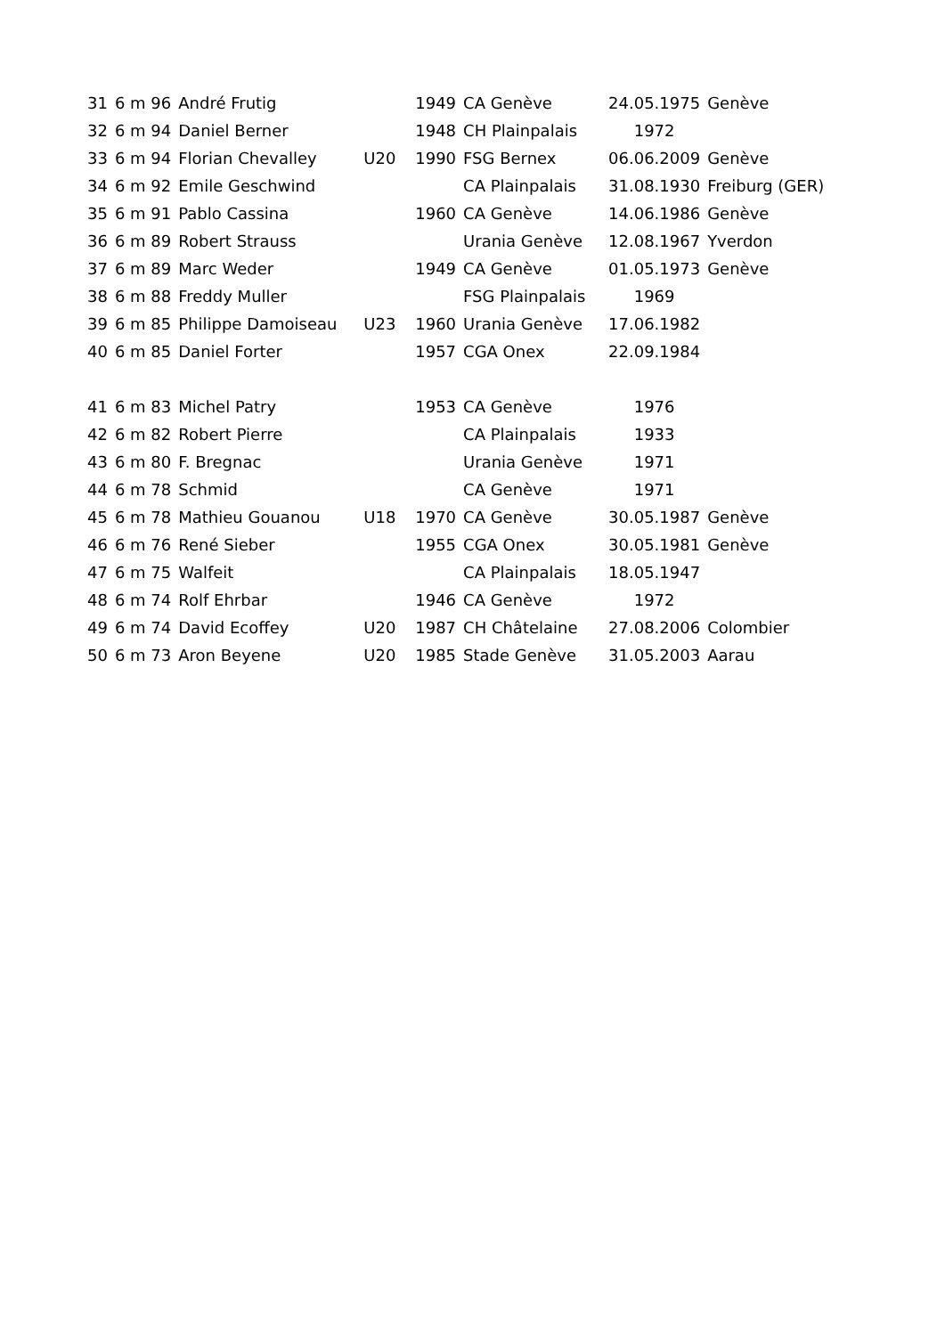| 31 | 6 m 96 | André Frutig | | 1949 | CA Genève | 24.05.1975 | Genève |
| 32 | 6 m 94 | Daniel Berner | | 1948 | CH Plainpalais | 1972 | |
| 33 | 6 m 94 | Florian Chevalley | U20 | 1990 | FSG Bernex | 06.06.2009 | Genève |
| 34 | 6 m 92 | Emile Geschwind | | | CA Plainpalais | 31.08.1930 | Freiburg (GER) |
| 35 | 6 m 91 | Pablo Cassina | | 1960 | CA Genève | 14.06.1986 | Genève |
| 36 | 6 m 89 | Robert Strauss | | | Urania Genève | 12.08.1967 | Yverdon |
| 37 | 6 m 89 | Marc Weder | | 1949 | CA Genève | 01.05.1973 | Genève |
| 38 | 6 m 88 | Freddy Muller | | | FSG Plainpalais | 1969 | |
| 39 | 6 m 85 | Philippe Damoiseau | U23 | 1960 | Urania Genève | 17.06.1982 | |
| 40 | 6 m 85 | Daniel Forter | | 1957 | CGA Onex | 22.09.1984 | |
| 41 | 6 m 83 | Michel Patry | | 1953 | CA Genève | 1976 | |
| 42 | 6 m 82 | Robert Pierre | | | CA Plainpalais | 1933 | |
| 43 | 6 m 80 | F. Bregnac | | | Urania Genève | 1971 | |
| 44 | 6 m 78 | Schmid | | | CA Genève | 1971 | |
| 45 | 6 m 78 | Mathieu Gouanou | U18 | 1970 | CA Genève | 30.05.1987 | Genève |
| 46 | 6 m 76 | René Sieber | | 1955 | CGA Onex | 30.05.1981 | Genève |
| 47 | 6 m 75 | Walfeit | | | CA Plainpalais | 18.05.1947 | |
| 48 | 6 m 74 | Rolf Ehrbar | | 1946 | CA Genève | 1972 | |
| 49 | 6 m 74 | David Ecoffey | U20 | 1987 | CH Châtelaine | 27.08.2006 | Colombier |
| 50 | 6 m 73 | Aron Beyene | U20 | 1985 | Stade Genève | 31.05.2003 | Aarau |